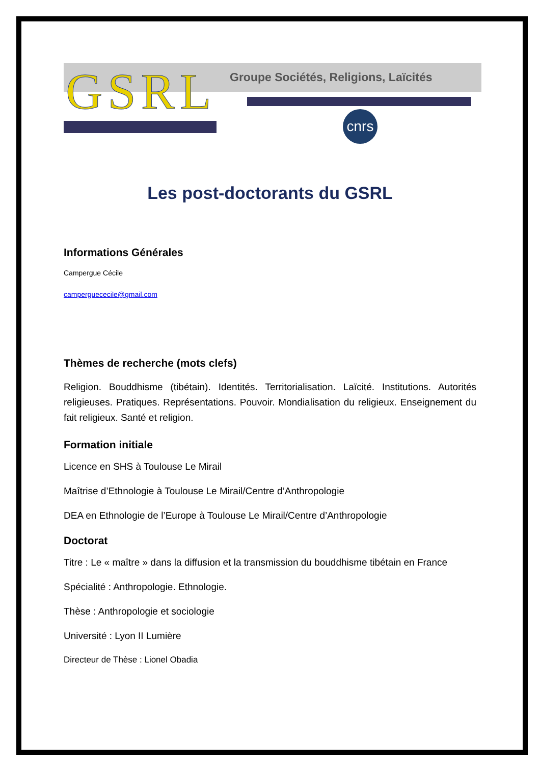GSRL
Groupe Sociétés, Religions, Laïcités
cnrs
Les post-doctorants du GSRL
Informations Générales
Campergue Cécile
camperguececile@gmail.com
Thèmes de recherche (mots clefs)
Religion. Bouddhisme (tibétain). Identités. Territorialisation. Laïcité. Institutions. Autorités religieuses. Pratiques. Représentations. Pouvoir. Mondialisation du religieux. Enseignement du fait religieux. Santé et religion.
Formation initiale
Licence en SHS à Toulouse Le Mirail
Maîtrise d’Ethnologie à Toulouse Le Mirail/Centre d’Anthropologie
DEA en Ethnologie de l’Europe à Toulouse Le Mirail/Centre d’Anthropologie
Doctorat
Titre : Le « maître » dans la diffusion et la transmission du bouddhisme tibétain en France
Spécialité : Anthropologie. Ethnologie.
Thèse : Anthropologie et sociologie
Université : Lyon II Lumière
Directeur de Thèse : Lionel Obadia